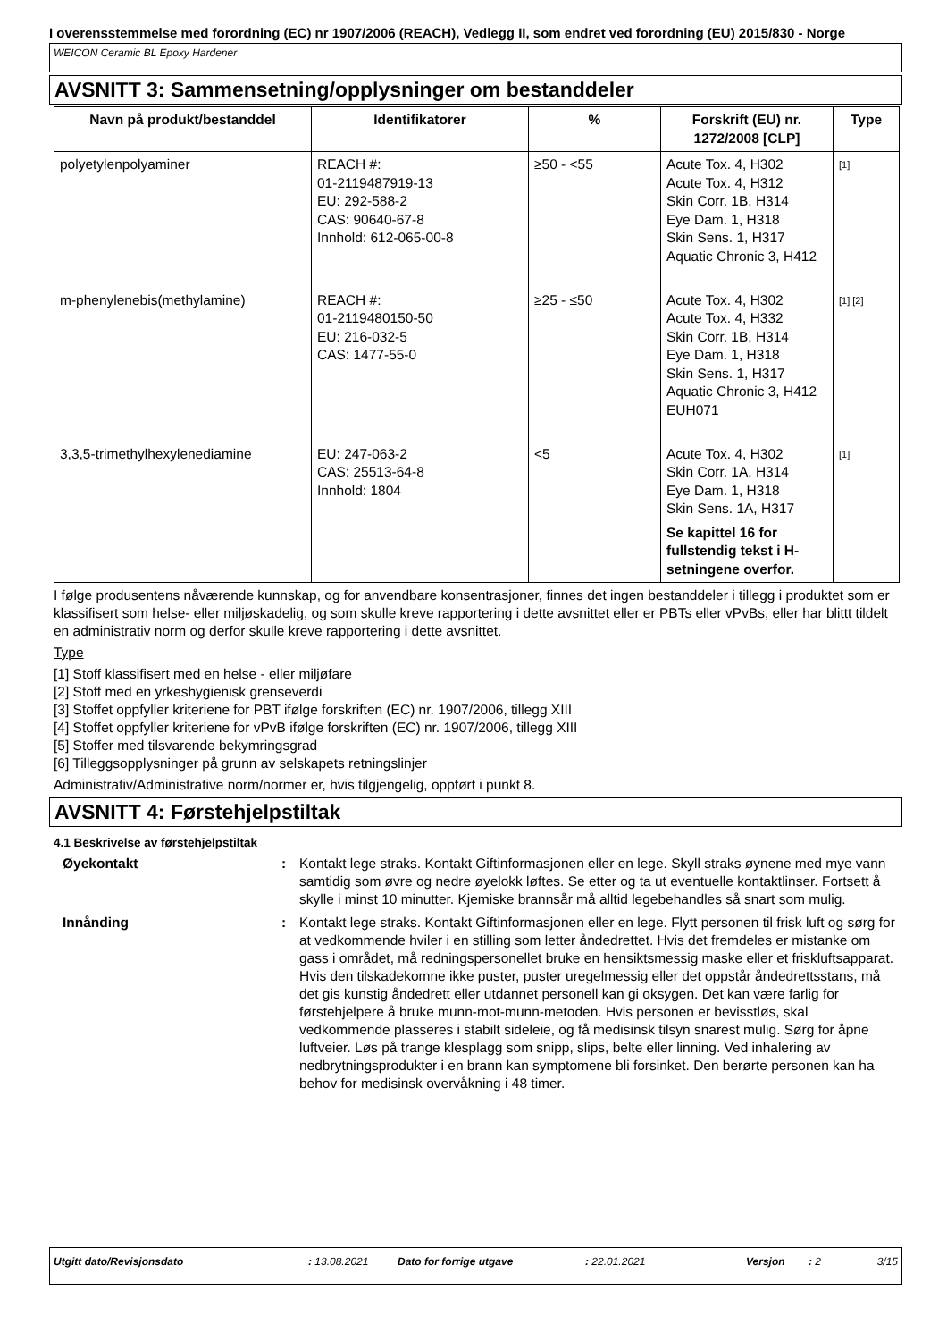I overensstemmelse med forordning (EC) nr 1907/2006 (REACH), Vedlegg II, som endret ved forordning (EU) 2015/830 - Norge
WEICON Ceramic BL Epoxy Hardener
AVSNITT 3: Sammensetning/opplysninger om bestanddeler
| Navn på produkt/bestanddel | Identifikatorer | % | Forskrift (EU) nr. 1272/2008 [CLP] | Type |
| --- | --- | --- | --- | --- |
| polyetylenpolyaminer | REACH #: 01-2119487919-13 EU: 292-588-2 CAS: 90640-67-8 Innhold: 612-065-00-8 | ≥50 - <55 | Acute Tox. 4, H302 Acute Tox. 4, H312 Skin Corr. 1B, H314 Eye Dam. 1, H318 Skin Sens. 1, H317 Aquatic Chronic 3, H412 | <sup>[1]</sup> |
| m-phenylenebis(methylamine) | REACH #: 01-2119480150-50 EU: 216-032-5 CAS: 1477-55-0 | ≥25 - ≤50 | Acute Tox. 4, H302 Acute Tox. 4, H332 Skin Corr. 1B, H314 Eye Dam. 1, H318 Skin Sens. 1, H317 Aquatic Chronic 3, H412 EUH071 | <sup>[1] [2]</sup> |
| 3,3,5-trimethylhexylenediamine | EU: 247-063-2 CAS: 25513-64-8 Innhold: 1804 | <5 | Acute Tox. 4, H302 Skin Corr. 1A, H314 Eye Dam. 1, H318 Skin Sens. 1A, H317 Se kapittel 16 for fullstendig tekst i H-setningene overfor. | <sup>[1]</sup> |
I følge produsentens nåværende kunnskap, og for anvendbare konsentrasjoner, finnes det ingen bestanddeler i tillegg i produktet som er klassifisert som helse- eller miljøskadelig, og som skulle kreve rapportering i dette avsnittet eller er PBTs eller vPvBs, eller har blittt tildelt en administrativ norm og derfor skulle kreve rapportering i dette avsnittet.
Type
[1] Stoff klassifisert med en helse - eller miljøfare
[2] Stoff med en yrkeshygienisk grenseverdi
[3] Stoffet oppfyller kriteriene for PBT ifølge forskriften (EC) nr. 1907/2006, tillegg XIII
[4] Stoffet oppfyller kriteriene for vPvB ifølge forskriften (EC) nr. 1907/2006, tillegg XIII
[5] Stoffer med tilsvarende bekymringsgrad
[6] Tilleggsopplysninger på grunn av selskapets retningslinjer
Administrativ/Administrative norm/normer er, hvis tilgjengelig, oppført i punkt 8.
AVSNITT 4: Førstehjelpstiltak
4.1 Beskrivelse av førstehjelpstiltak
Øyekontakt : Kontakt lege straks. Kontakt Giftinformasjonen eller en lege. Skyll straks øynene med mye vann samtidig som øvre og nedre øyelokk løftes. Se etter og ta ut eventuelle kontaktlinser. Fortsett å skylle i minst 10 minutter. Kjemiske brannsår må alltid legebehandles så snart som mulig.
Innånding : Kontakt lege straks. Kontakt Giftinformasjonen eller en lege. Flytt personen til frisk luft og sørg for at vedkommende hviler i en stilling som letter åndedrettet. Hvis det fremdeles er mistanke om gass i området, må redningspersonellet bruke en hensiktsmessig maske eller et friskluftsapparat. Hvis den tilskadekomne ikke puster, puster uregelmessig eller det oppstår åndedrettsstans, må det gis kunstig åndedrett eller utdannet personell kan gi oksygen. Det kan være farlig for førstehjelpere å bruke munn-mot-munn-metoden. Hvis personen er bevisstløs, skal vedkommende plasseres i stabilt sideleie, og få medisinsk tilsyn snarest mulig. Sørg for åpne luftveier. Løs på trange klesplagg som snipp, slips, belte eller linning. Ved inhalering av nedbrytningsprodukter i en brann kan symptomene bli forsinket. Den berørte personen kan ha behov for medisinsk overvåkning i 48 timer.
Utgitt dato/Revisjonsdato: 13.08.2021 Dato for forrige utgave: 22.01.2021 Versjon: 2 3/15